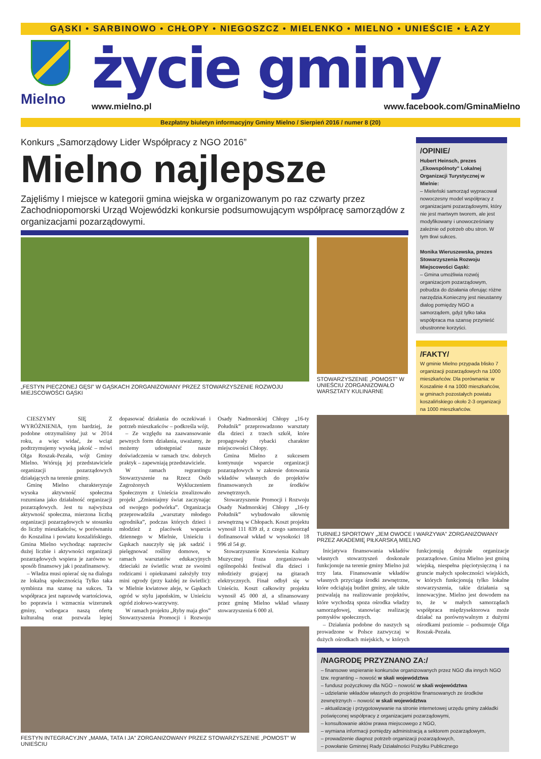GĄSKI • SARBINOWO • CHŁOPY • NIEGOSZCZ • MIELENKO • MIELNO • UNIEŚCIE • ŁAZY
Mielno
życie gminy
www.mielno.pl www.facebook.com/GminaMielno
Bezpłatny biuletyn informacyjny Gminy Mielno / Sierpień 2016 / numer 8 (20)
Konkurs „Samorządowy Lider Współpracy z NGO 2016”
Mielno najlepsze
Zajęliśmy I miejsce w kategorii gmina wiejska w organizowanym po raz czwarty przez Zachodniopomorski Urząd Wojewódzki konkursie podsumowującym współpracę samorządów z organizacjami pozarządowymi.
„FESTYN PIECZONEJ GĘSI” W GĄSKACH ZORGANIZOWANY PRZEZ STOWARZYSZENIE ROZWOJU MIEJSCOWOŚCI GĄSKI
STOWARZYSZENIE „POMOST” W UNIEŚCIU ZORGANIZOWAŁO WARSZTATY KULINARNE
/OPINIE/
Hubert Heinsch, prezes „Ekowspólnoty” Lokalnej Organizacji Turystycznej w Mielnie:
– Mieleński samorząd wypracował nowoczesny model współpracy z organizacjami pozarządowymi, który nie jest martwym tworem, ale jest modyfikowany i unowocześniany zależnie od potrzeb obu stron. W tym tkwi sukces.
Monika Wieruszewska, prezes Stowarzyszenia Rozwoju Miejscowości Gąski:
– Gmina umożliwia rozwój organizacjom pozarządowym, pobudza do działania oferując różne narzędzia.Konieczny jest nieustanny dialog pomiędzy NGO a samorządem, gdyż tylko taka współpraca ma szansę przynieść obustronne korzyści.
/FAKTY/
W gminie Mielno przypada blisko 7 organizacji pozarządowych na 1000 mieszkańców. Dla porównania: w Koszalinie 4 na 1000 mieszkańców, w gminach pozostałych powiatu koszalińskiego około 2-3 organizacji na 1000 mieszkańców.
CIESZYMY SIĘ Z WYRÓŻNIENIA, tym bardziej, że podobne otrzymaliśmy już w 2014 roku, a więc widać, że wciąż podtrzymujemy wysoką jakość – mówi Olga Roszak-Pezała, wójt Gminy Mielno. Wtórują jej przedstawiciele organizacji pozarządowych działających na terenie gminy.
Gminę Mielno charakteryzuje wysoka aktywność społeczna rozumiana jako działalność organizacji pozarządowych. Jest tu najwyższa aktywność społeczna, mierzona liczbą organizacji pozarządowych w stosunku do liczby mieszkańców, w porównaniu do Koszalina i powiatu koszalińskiego. Gmina Mielno wychodząc naprzeciw dużej liczbie i aktywności organizacji pozarządowych wspiera je zarówno w sposób finansowy jak i pozafinansowy.
– Władza musi opierać się na dialogu ze lokalną społecznością Tylko taka symbioza ma szansę na sukces. Ta współpraca jest naprawdę wartościowa, bo poprawia i wzmacnia wizerunek gminy, wzbogaca naszą ofertę kulturalną oraz pozwala lepiej dopasować działania do oczekiwań i potrzeb mieszkańców – podkreśla wójt.
– Ze względu na zaawansowanie pewnych form działania, uważamy, że możemy udostępniać nasze doświadczenia w ramach tzw. dobrych praktyk – zapewniają przedstawiciele.
W ramach regrantingu Stowarzyszenie na Rzecz Osób Zagrożonych Wykluczeniem Społecznym z Unieścia zrealizowało projekt „Zmieniajmy świat zaczynając od swojego podwórka”. Organizacja przeprowadziła „warsztaty młodego ogrodnika”, podczas których dzieci i młodzież z placówek wsparcia dziennego w Mielnie, Unieściu i Gąskach nauczyły się jak sadzić i pielęgnować rośliny domowe, w ramach warsztatów edukacyjnych dzieciaki ze świetlic wraz ze swoimi rodzicami i opiekunami założyły trzy mini ogrody (przy każdej ze świetlic): w Mielnie kwiatowe aleje, w Gąskach ogród w stylu japońskim, w Unieściu ogród ziołowo-warzywny.
W ramach projektu „Ryby maja głos” Stowarzyszenia Promocji i Rozwoju Osady Nadmorskiej Chłopy „16-ty Południk” przeprowadzono warsztaty dla dzieci z trzech szkół, które propagowały rybacki charakter miejscowości Chłopy.
Gmina Mielno z sukcesem kontynuuje wsparcie organizacji pozarządowych w zakresie dotowania wkładów własnych do projektów finansowanych ze środków zewnętrznych.
Stowarzyszenie Promocji i Rozwoju Osady Nadmorskiej Chłopy „16-ty Południk” wybudowało siłownię zewnętrzną w Chłopach. Koszt projektu wynosił 111 839 zł, z czego samorząd dofinansował wkład w wysokości 18 996 zł 54 gr.
Stowarzyszenie Krzewienia Kultury Muzycznej Fraza zorganizowało ogólnopolski festiwal dla dzieci i młodzieży grającej na gitarach elektrycznych. Finał odbył się w Unieściu. Koszt całkowity projektu wynosił 45 000 zł, a sfinansowany przez gminę Mielno wkład własny stowarzyszenia 6 000 zł.
FESTYN INTEGRACYJNY „MAMA, TATA I JA” ZORGANIZOWANY PRZEZ STOWARZYSZENIE „POMOST” W UNIEŚCIU
TURNIEJ SPORTOWY „JEM OWOCE I WARZYWA” ZORGANIZOWANY PRZEZ AKADEMIĘ PIŁKARSKĄ MIELNO
Inicjatywa finansowania wkładów własnych stowarzyszeń doskonale funkcjonuje na terenie gminy Mielno już trzy lata. Finansowanie wkładów własnych przyciąga środki zewnętrzne, które odciążają budżet gminy, ale także pozwalają na realizowanie projektów, które wychodzą spoza ośrodka władzy samorządowej, stanowiąc realizację pomysłów społecznych.
– Działania podobne do naszych są prowadzone w Polsce zazwyczaj w dużych ośrodkach miejskich, w których funkcjonują dojrzałe organizacje pozarządowe. Gmina Mielno jest gminą wiejską, niespełna pięciotysięczną i na gruncie małych społeczności wiejskich, w których funkcjonują tylko lokalne stowarzyszenia, takie działania są innowacyjne. Mielno jest dowodem na to, że w małych samorządach współpraca międzysektorowa może działać na porównywalnym z dużymi ośrodkami poziomie – podsumuje Olga Roszak-Pezała.
/NAGRODĘ PRZYZNANO ZA:/
– finansowe wspieranie konkursów organizowanych przez NGO dla innych NGO tzw. regranting – nowość w skali województwa
– fundusz pożyczkowy dla NGO – nowość w skali województwa
– udzielanie wkładów własnych do projektów finansowanych ze środków zewnętrznych – nowość w skali województwa
– aktualizację i przygotowywanie na stronie internetowej urzędu gminy zakładki poświęconej współpracy z organizacjami pozarządowymi,
– konsultowanie aktów prawa miejscowego z NGO,
– wymiana informacji pomiędzy administracją a sektorem pozarządowym,
– prowadzenie diagnoz potrzeb organizacji pozarządowych,
– powołanie Gminnej Rady Działalności Pożytku Publicznego